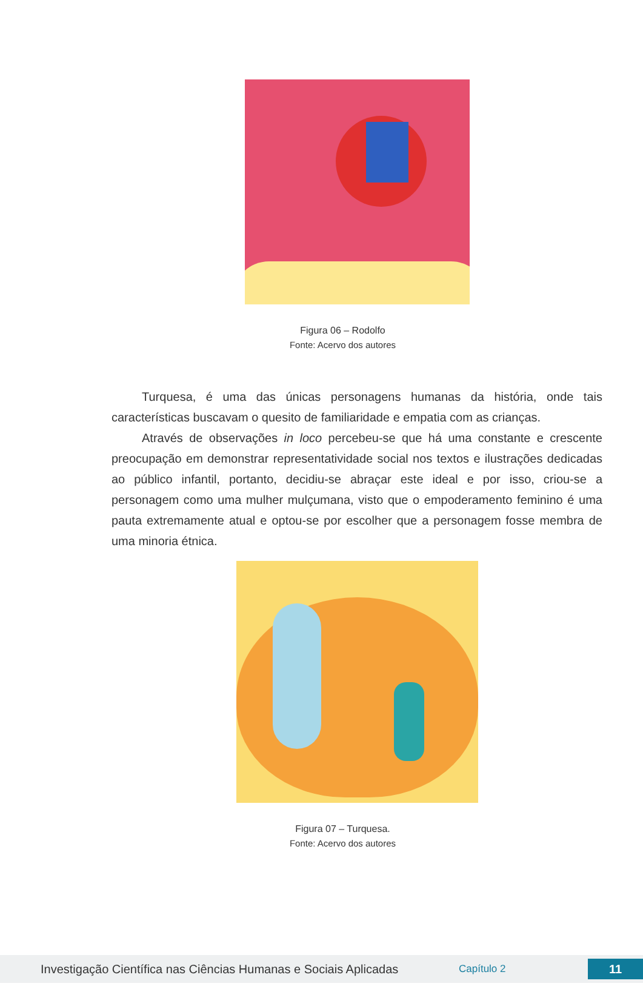Figura 06 – Rodolfo
Fonte: Acervo dos autores
Turquesa, é uma das únicas personagens humanas da história, onde tais características buscavam o quesito de familiaridade e empatia com as crianças.
Através de observações in loco percebeu-se que há uma constante e crescente preocupação em demonstrar representatividade social nos textos e ilustrações dedicadas ao público infantil, portanto, decidiu-se abraçar este ideal e por isso, criou-se a personagem como uma mulher mulçumana, visto que o empoderamento feminino é uma pauta extremamente atual e optou-se por escolher que a personagem fosse membra de uma minoria étnica.
Figura 07 – Turquesa.
Fonte: Acervo dos autores
Investigação Científica nas Ciências Humanas e Sociais Aplicadas Capítulo 2 11